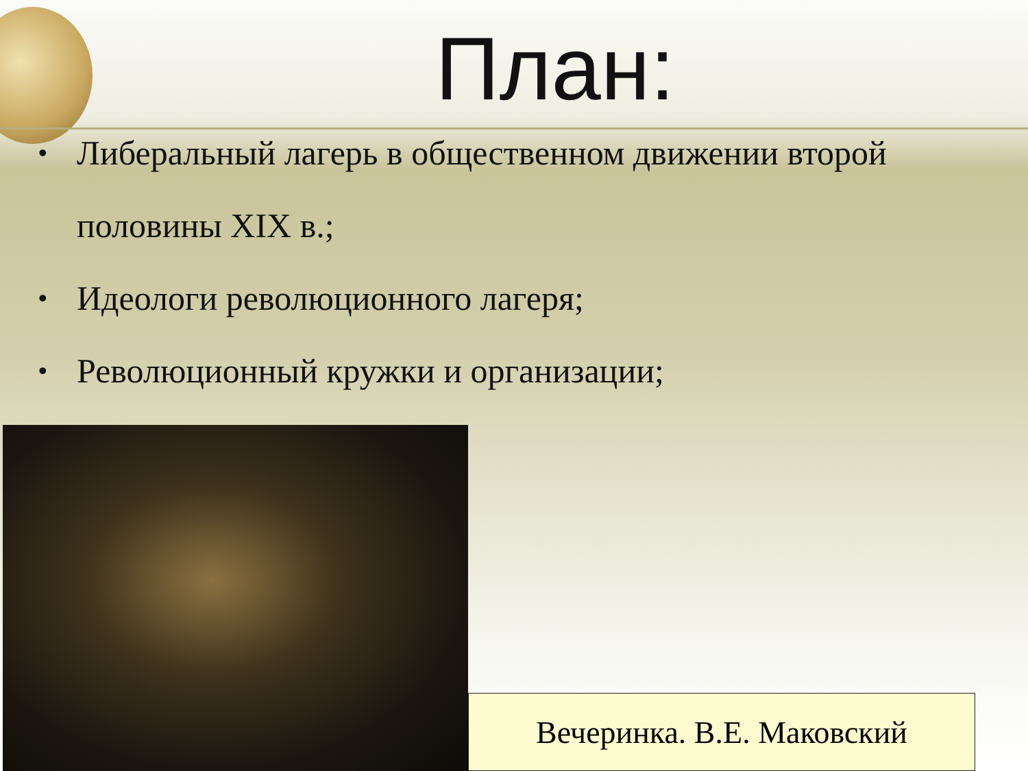План:
• Либеральный лагерь в общественном движении второй половины XIX в.;
• Идеологи революционного лагеря;
• Революционный кружки и организации;
Вечеринка. В.Е. Маковский